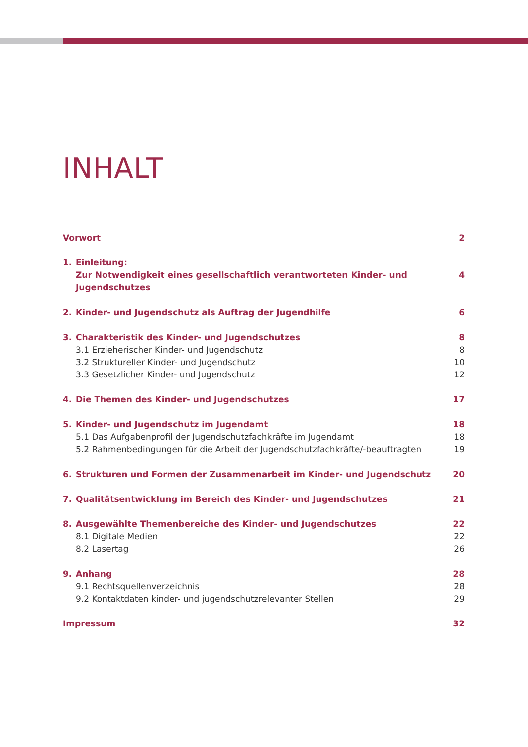INHALT
Vorwort 2
1. Einleitung:
Zur Notwendigkeit eines gesellschaftlich verantworteten Kinder- und Jugendschutzes 4
2. Kinder- und Jugendschutz als Auftrag der Jugendhilfe 6
3. Charakteristik des Kinder- und Jugendschutzes 8
3.1 Erzieherischer Kinder- und Jugendschutz 8
3.2 Struktureller Kinder- und Jugendschutz 10
3.3 Gesetzlicher Kinder- und Jugendschutz 12
4. Die Themen des Kinder- und Jugendschutzes 17
5. Kinder- und Jugendschutz im Jugendamt 18
5.1 Das Aufgabenprofil der Jugendschutzfachkräfte im Jugendamt 18
5.2 Rahmenbedingungen für die Arbeit der Jugendschutzfachkräfte/-beauftragten 19
6. Strukturen und Formen der Zusammenarbeit im Kinder- und Jugendschutz 20
7. Qualitätsentwicklung im Bereich des Kinder- und Jugendschutzes 21
8. Ausgewählte Themenbereiche des Kinder- und Jugendschutzes 22
8.1 Digitale Medien 22
8.2 Lasertag 26
9. Anhang 28
9.1 Rechtsquellenverzeichnis 28
9.2 Kontaktdaten kinder- und jugendschutzrelevanter Stellen 29
Impressum 32